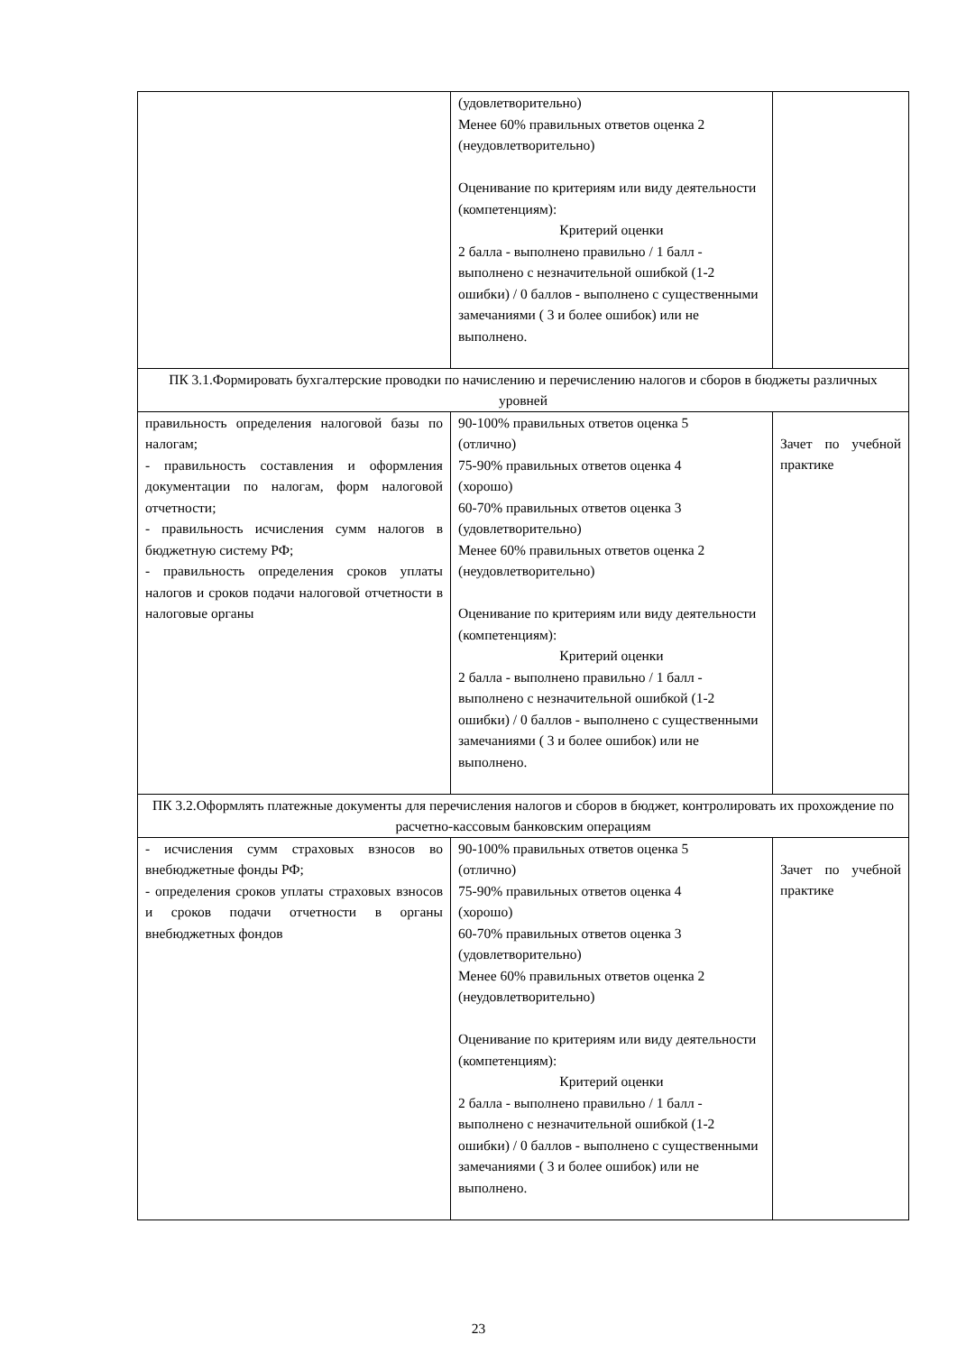| | (удовлетворительно) Менее 60% правильных ответов оценка 2 (неудовлетворительно) Оценивание по критериям или виду деятельности (компетенциям): Критерий оценки 2 балла - выполнено правильно / 1 балл - выполнено с незначительной ошибкой (1-2 ошибки) / 0 баллов - выполнено с существенными замечаниями ( 3 и более ошибок) или не выполнено. | |
| ПК 3.1.Формировать бухгалтерские проводки по начислению и перечислению налогов и сборов в бюджеты различных уровней | | |
| правильность определения налоговой базы по налогам; - правильность составления и оформления документации по налогам, форм налоговой отчетности; - правильность исчисления сумм налогов в бюджетную систему РФ; - правильность определения сроков уплаты налогов и сроков подачи налоговой отчетности в налоговые органы | 90-100% правильных ответов оценка 5 (отлично) 75-90% правильных ответов оценка 4 (хорошо) 60-70% правильных ответов оценка 3 (удовлетворительно) Менее 60% правильных ответов оценка 2 (неудовлетворительно) Оценивание по критериям или виду деятельности (компетенциям): Критерий оценки 2 балла - выполнено правильно / 1 балл - выполнено с незначительной ошибкой (1-2 ошибки) / 0 баллов - выполнено с существенными замечаниями ( 3 и более ошибок) или не выполнено. | Зачет по учебной практике |
| ПК 3.2.Оформлять платежные документы для перечисления налогов и сборов в бюджет, контролировать их прохождение по расчетно-кассовым банковским операциям | | |
| - исчисления сумм страховых взносов во внебюджетные фонды РФ; - определения сроков уплаты страховых взносов и сроков подачи отчетности в органы внебюджетных фондов | 90-100% правильных ответов оценка 5 (отлично) 75-90% правильных ответов оценка 4 (хорошо) 60-70% правильных ответов оценка 3 (удовлетворительно) Менее 60% правильных ответов оценка 2 (неудовлетворительно) Оценивание по критериям или виду деятельности (компетенциям): Критерий оценки 2 балла - выполнено правильно / 1 балл - выполнено с незначительной ошибкой (1-2 ошибки) / 0 баллов - выполнено с существенными замечаниями ( 3 и более ошибок) или не выполнено. | Зачет по учебной практике |
23